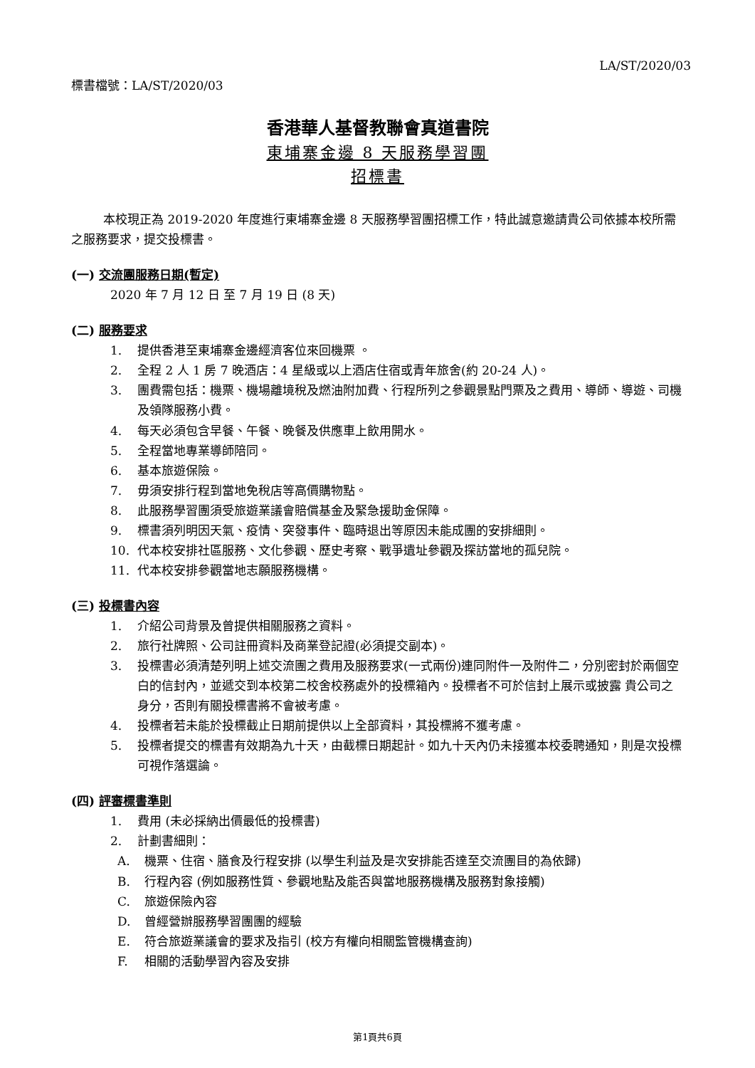LA/ST/2020/03
標書檔號：LA/ST/2020/03
香港華人基督教聯會真道書院
東埔寨金邊 8 天服務學習團
招標書
本校現正為 2019-2020 年度進行東埔寨金邊 8 天服務學習團招標工作，特此誠意邀請貴公司依據本校所需之服務要求，提交投標書。
(一) 交流團服務日期(暫定)
2020 年 7 月 12 日 至 7 月 19 日 (8 天)
(二) 服務要求
1. 提供香港至東埔寨金邊經濟客位來回機票 。
2. 全程 2 人 1 房 7 晚酒店：4 星級或以上酒店住宿或青年旅舍(約 20-24 人)。
3. 團費需包括：機票、機場離境稅及燃油附加費、行程所列之參觀景點門票及之費用、導師、導遊、司機及領隊服務小費。
4. 每天必須包含早餐、午餐、晚餐及供應車上飲用開水。
5. 全程當地專業導師陪同。
6. 基本旅遊保險。
7. 毋須安排行程到當地免稅店等高價購物點。
8. 此服務學習團須受旅遊業議會賠償基金及緊急援助金保障。
9. 標書須列明因天氣、疫情、突發事件、臨時退出等原因未能成團的安排細則。
10. 代本校安排社區服務、文化參觀、歷史考察、戰爭遺址參觀及探訪當地的孤兒院。
11. 代本校安排參觀當地志願服務機構。
(三) 投標書內容
1. 介紹公司背景及曾提供相關服務之資料。
2. 旅行社牌照、公司註冊資料及商業登記證(必須提交副本)。
3. 投標書必須清楚列明上述交流團之費用及服務要求(一式兩份)連同附件一及附件二，分別密封於兩個空白的信封內，並遞交到本校第二校舍校務處外的投標箱內。投標者不可於信封上展示或披露 貴公司之身分，否則有關投標書將不會被考慮。
4. 投標者若未能於投標截止日期前提供以上全部資料，其投標將不獲考慮。
5. 投標者提交的標書有效期為九十天，由截標日期起計。如九十天內仍未接獲本校委聘通知，則是次投標可視作落選論。
(四) 評審標書準則
1. 費用 (未必採納出價最低的投標書)
2. 計劃書細則：
A. 機票、住宿、膳食及行程安排 (以學生利益及是次安排能否達至交流團目的為依歸)
B. 行程內容 (例如服務性質、參觀地點及能否與當地服務機構及服務對象接觸)
C. 旅遊保險內容
D. 曾經營辦服務學習團團的經驗
E. 符合旅遊業議會的要求及指引 (校方有權向相關監管機構查詢)
F. 相關的活動學習內容及安排
第1頁共6頁